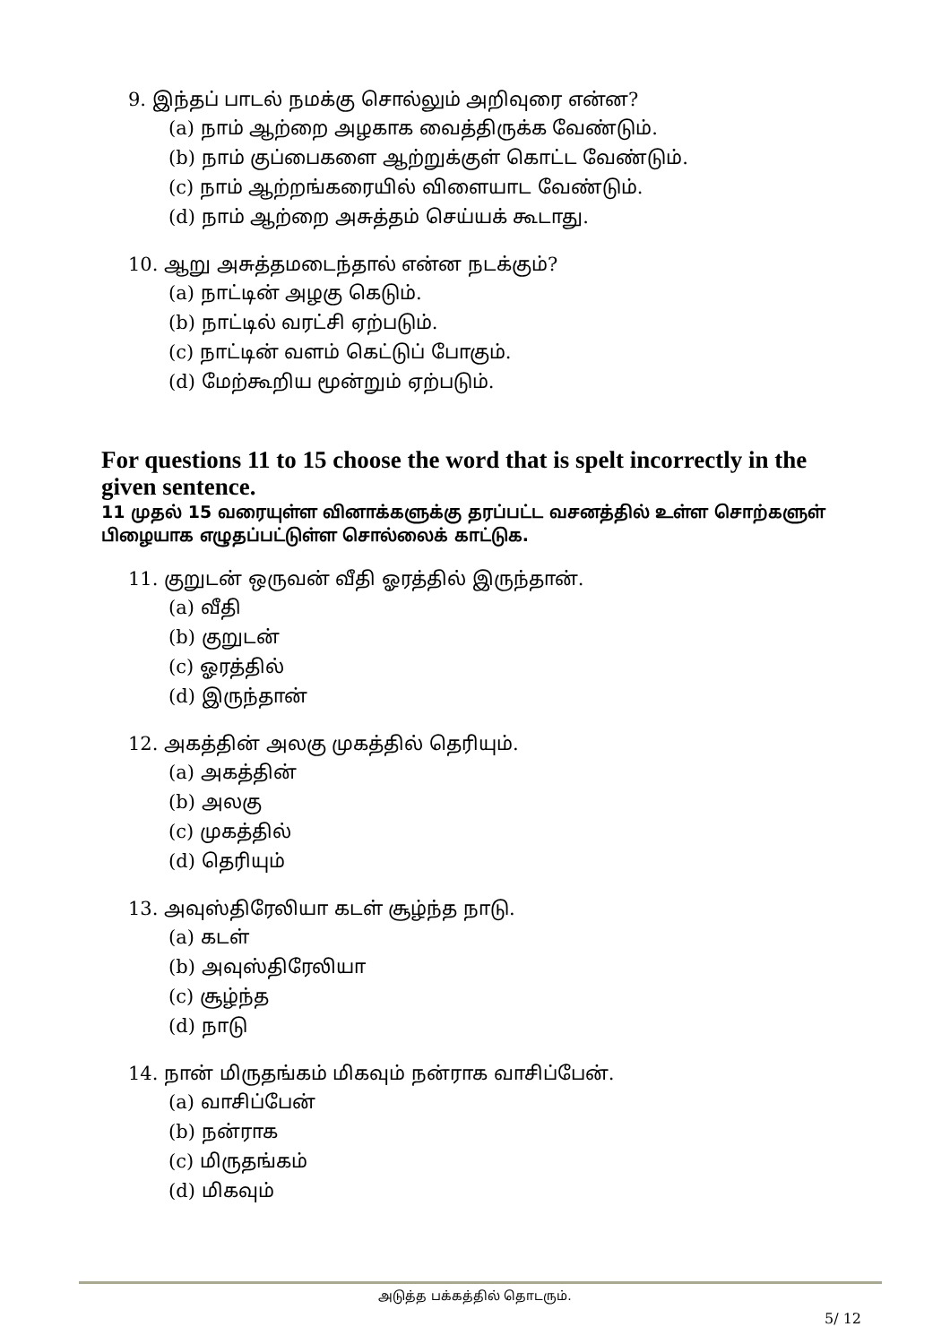9. இந்தப் பாடல் நமக்கு சொல்லும் அறிவுரை என்ன?
(a) நாம் ஆற்றை அழகாக வைத்திருக்க வேண்டும்.
(b) நாம் குப்பைகளை ஆற்றுக்குள் கொட்ட வேண்டும்.
(c) நாம் ஆற்றங்கரையில் விளையாட வேண்டும்.
(d) நாம் ஆற்றை அசுத்தம் செய்யக் கூடாது.
10. ஆறு அசுத்தமடைந்தால் என்ன நடக்கும்?
(a) நாட்டின் அழகு கெடும்.
(b) நாட்டில் வரட்சி ஏற்படும்.
(c) நாட்டின் வளம் கெட்டுப் போகும்.
(d) மேற்கூறிய மூன்றும் ஏற்படும்.
For questions 11 to 15 choose the word that is spelt incorrectly in the given sentence.
11 முதல் 15 வரையுள்ள வினாக்களுக்கு தரப்பட்ட வசனத்தில் உள்ள சொற்களுள் பிழையாக எழுதப்பட்டுள்ள சொல்லைக் காட்டுக.
11. குறுடன் ஒருவன் வீதி ஓரத்தில் இருந்தான்.
(a) வீதி
(b) குறுடன்
(c) ஓரத்தில்
(d) இருந்தான்
12. அகத்தின் அலகு முகத்தில் தெரியும்.
(a) அகத்தின்
(b) அலகு
(c) முகத்தில்
(d) தெரியும்
13. அவுஸ்திரேலியா கடள் சூழ்ந்த நாடு.
(a) கடள்
(b) அவுஸ்திரேலியா
(c) சூழ்ந்த
(d) நாடு
14. நான் மிருதங்கம் மிகவும் நன்ராக வாசிப்பேன்.
(a) வாசிப்பேன்
(b) நன்ராக
(c) மிருதங்கம்
(d) மிகவும்
அடுத்த பக்கத்தில் தொடரும்.
5/ 12